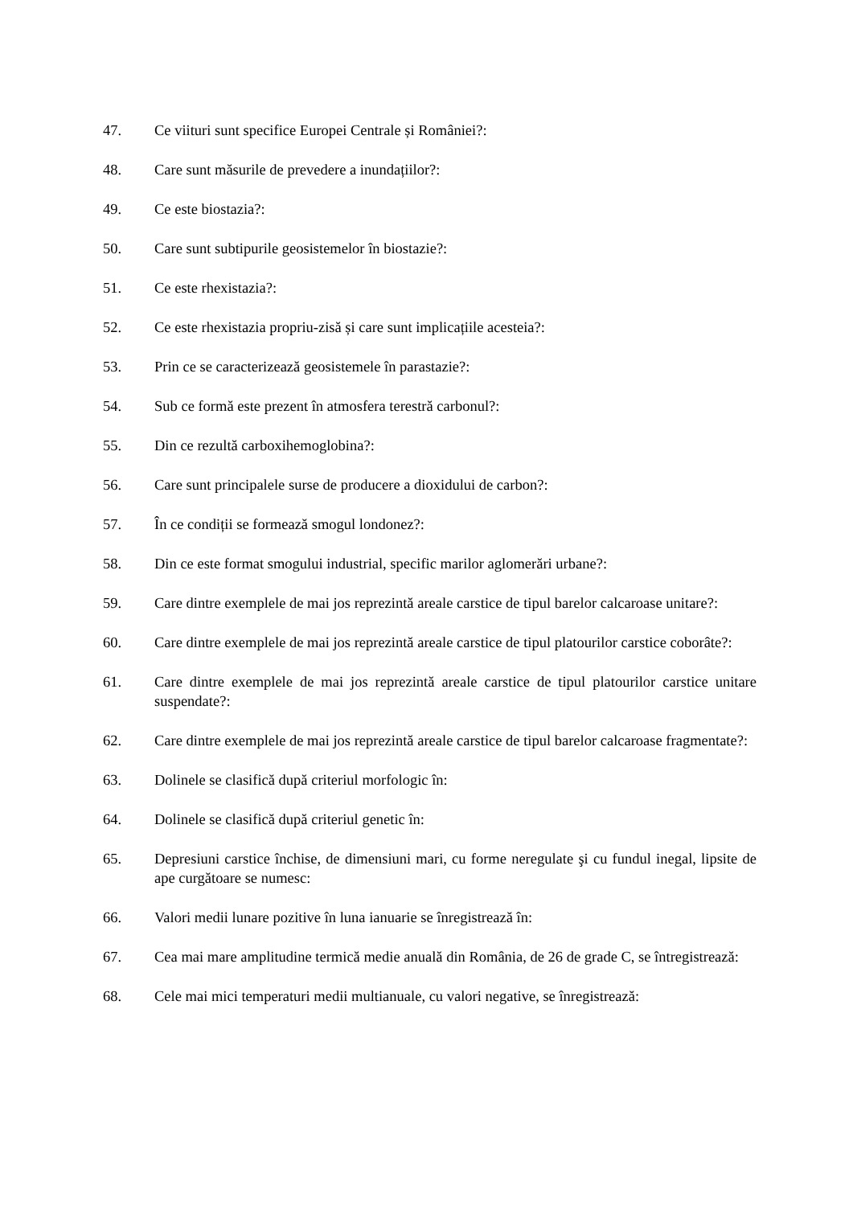47. Ce viituri sunt specifice Europei Centrale și României?:
48. Care sunt măsurile de prevedere a inundațiilor?:
49. Ce este biostazia?:
50. Care sunt subtipurile geosistemelor în biostazie?:
51. Ce este rhexistazia?:
52. Ce este rhexistazia propriu-zisă și care sunt implicațiile acesteia?:
53. Prin ce se caracterizează geosistemele în parastazie?:
54. Sub ce formă este prezent în atmosfera terestră carbonul?:
55. Din ce rezultă carboxihemoglobina?:
56. Care sunt principalele surse de producere a dioxidului de carbon?:
57. În ce condiții se formează smogul londonez?:
58. Din ce este format smogului industrial, specific marilor aglomerări urbane?:
59. Care dintre exemplele de mai jos reprezintă areale carstice de tipul barelor calcaroase unitare?:
60. Care dintre exemplele de mai jos reprezintă areale carstice de tipul platourilor carstice coborâte?:
61. Care dintre exemplele de mai jos reprezintă areale carstice de tipul platourilor carstice unitare suspendate?:
62. Care dintre exemplele de mai jos reprezintă areale carstice de tipul barelor calcaroase fragmentate?:
63. Dolinele se clasifică după criteriul morfologic în:
64. Dolinele se clasifică după criteriul genetic în:
65. Depresiuni carstice închise, de dimensiuni mari, cu forme neregulate şi cu fundul inegal, lipsite de ape curgătoare se numesc:
66. Valori medii lunare pozitive în luna ianuarie se înregistrează în:
67. Cea mai mare amplitudine termică medie anuală din România, de 26 de grade C, se întregistrează:
68. Cele mai mici temperaturi medii multianuale, cu valori negative, se înregistrează: